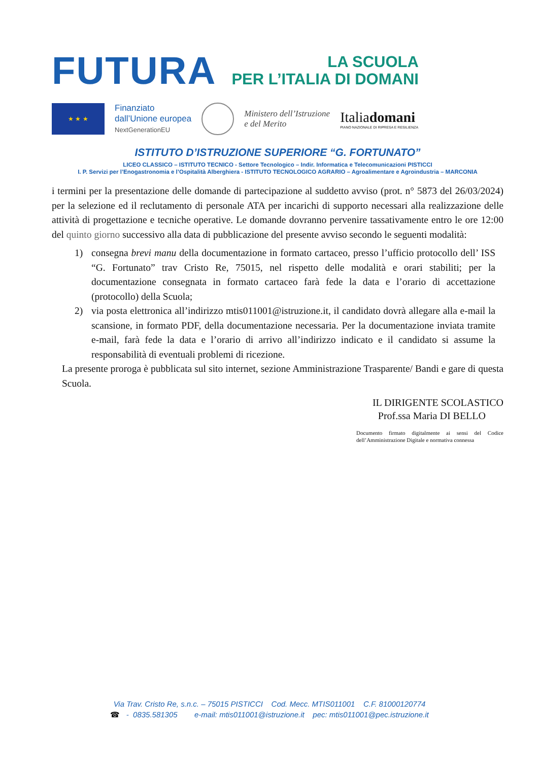FUTURA
LA SCUOLA
PER L’ITALIA DI DOMANI
★ ★ ★
Finanziato
dall’Unione europea
NextGenerationEU
Ministero dell’Istruzione
e del Merito
Italiadomani
PIANO NAZIONALE DI RIPRESA E RESILIENZA
ISTITUTO D’ISTRUZIONE SUPERIORE “G. FORTUNATO”
LICEO CLASSICO – ISTITUTO TECNICO - Settore Tecnologico – Indir. Informatica e Telecomunicazioni PISTICCI
I. P. Servizi per l’Enogastronomia e l’Ospitalità Alberghiera - ISTITUTO TECNOLOGICO AGRARIO – Agroalimentare e Agroindustria – MARCONIA
i termini per la presentazione delle domande di partecipazione al suddetto avviso (prot. n° 5873 del 26/03/2024) per la selezione ed il reclutamento di personale ATA per incarichi di supporto necessari alla realizzazione delle attività di progettazione e tecniche operative. Le domande dovranno pervenire tassativamente entro le ore 12:00 del quinto giorno successivo alla data di pubblicazione del presente avviso secondo le seguenti modalità:
1) consegna brevi manu della documentazione in formato cartaceo, presso l’ufficio protocollo dell’ ISS “G. Fortunato” trav Cristo Re, 75015, nel rispetto delle modalità e orari stabiliti; per la documentazione consegnata in formato cartaceo farà fede la data e l’orario di accettazione (protocollo) della Scuola;
2) via posta elettronica all’indirizzo mtis011001@istruzione.it, il candidato dovrà allegare alla e-mail la scansione, in formato PDF, della documentazione necessaria. Per la documentazione inviata tramite e-mail, farà fede la data e l’orario di arrivo all’indirizzo indicato e il candidato si assume la responsabilità di eventuali problemi di ricezione.
La presente proroga è pubblicata sul sito internet, sezione Amministrazione Trasparente/ Bandi e gare di questa Scuola.
IL DIRIGENTE SCOLASTICO
Prof.ssa Maria DI BELLO
Documento firmato digitalmente ai sensi del Codice dell’Amministrazione Digitale e normativa connessa
Via Trav. Cristo Re, s.n.c. – 75015 PISTICCI Cod. Mecc. MTIS011001 C.F. 81000120774
☎ - 0835.581305 e-mail: mtis011001@istruzione.it pec: mtis011001@pec.istruzione.it